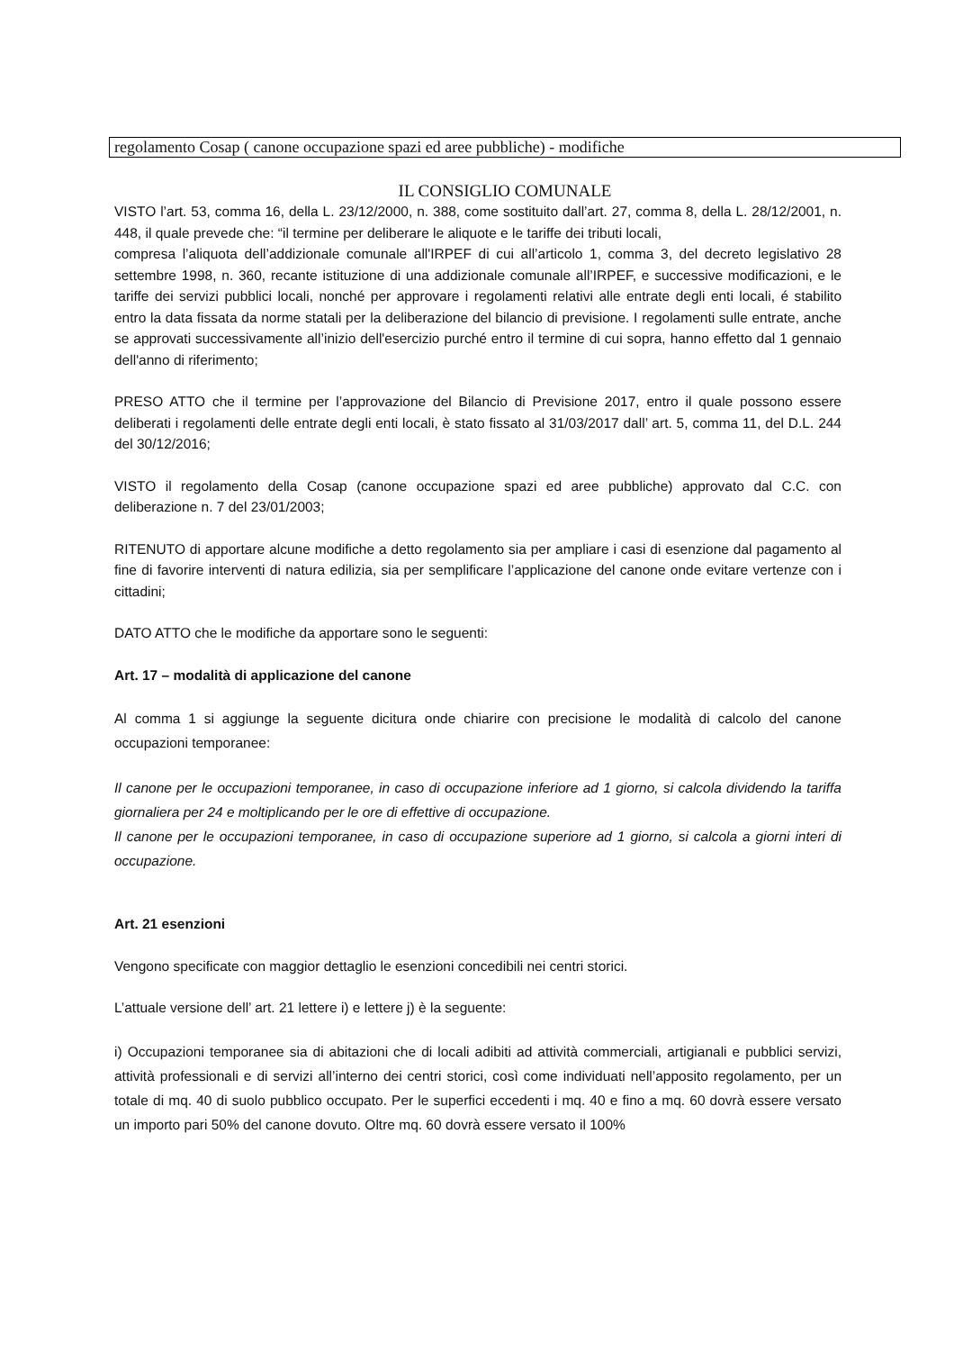regolamento Cosap ( canone occupazione spazi ed aree pubbliche) - modifiche
IL CONSIGLIO COMUNALE
VISTO l’art. 53, comma 16, della L. 23/12/2000, n. 388, come sostituito dall’art. 27, comma 8, della L. 28/12/2001, n. 448, il quale prevede che: “il termine per deliberare le aliquote e le tariffe dei tributi locali,
compresa l’aliquota dell’addizionale comunale all'IRPEF di cui all’articolo 1, comma 3, del decreto legislativo 28 settembre 1998, n. 360, recante istituzione di una addizionale comunale all’IRPEF, e successive modificazioni, e le tariffe dei servizi pubblici locali, nonché per approvare i regolamenti relativi alle entrate degli enti locali, é stabilito entro la data fissata da norme statali per la deliberazione del bilancio di previsione. I regolamenti sulle entrate, anche se approvati successivamente all’inizio dell'esercizio purché entro il termine di cui sopra, hanno effetto dal 1 gennaio dell'anno di riferimento;
PRESO ATTO che il termine per l’approvazione del Bilancio di Previsione 2017, entro il quale possono essere deliberati i regolamenti delle entrate degli enti locali, è stato fissato al 31/03/2017 dall’ art. 5, comma 11, del D.L. 244 del 30/12/2016;
VISTO il regolamento della Cosap (canone occupazione spazi ed aree pubbliche) approvato dal C.C. con deliberazione n. 7 del 23/01/2003;
RITENUTO di apportare alcune modifiche a detto regolamento sia per ampliare i casi di esenzione dal pagamento al fine di favorire interventi di natura edilizia, sia per semplificare l’applicazione del canone onde evitare vertenze con i cittadini;
DATO ATTO che le modifiche da apportare sono le seguenti:
Art. 17 – modalità di applicazione del canone
Al comma 1 si aggiunge la seguente dicitura onde chiarire con precisione le modalità di calcolo del canone occupazioni temporanee:
Il canone per le occupazioni temporanee, in caso di occupazione inferiore ad 1 giorno, si calcola dividendo la tariffa giornaliera per 24 e moltiplicando per le ore di effettive di occupazione.
Il canone per le occupazioni temporanee, in caso di occupazione superiore ad 1 giorno, si calcola a giorni interi di occupazione.
Art. 21 esenzioni
Vengono specificate con maggior dettaglio le esenzioni concedibili nei centri storici.
L’attuale versione dell’ art. 21 lettere i) e lettere j) è la seguente:
i) Occupazioni temporanee sia di abitazioni che di locali adibiti ad attività commerciali, artigianali e pubblici servizi, attività professionali e di servizi all’interno dei centri storici, così come individuati nell’apposito regolamento, per un totale di mq. 40 di suolo pubblico occupato. Per le superfici eccedenti i mq. 40 e fino a mq. 60 dovrà essere versato un importo pari 50% del canone dovuto. Oltre mq. 60 dovrà essere versato il 100%